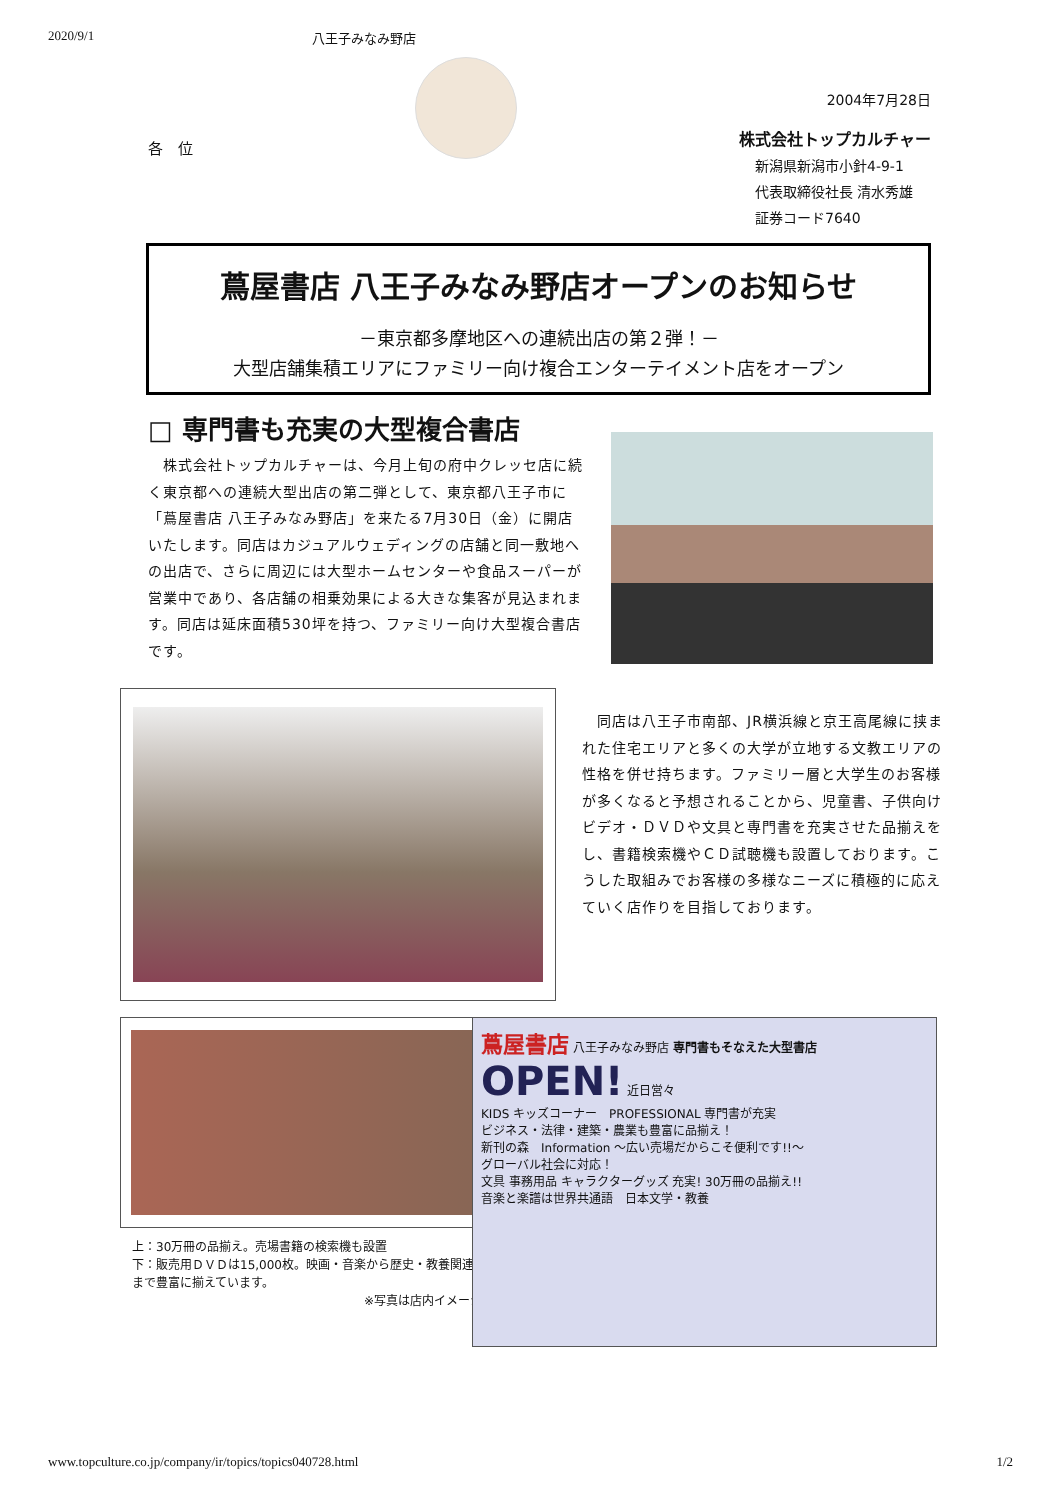2020/9/1 八王子みなみ野店
各　位
2004年7月28日
株式会社トップカルチャー
新潟県新潟市小針4-9-1
代表取締役社長 清水秀雄
証券コード7640
蔦屋書店 八王子みなみ野店オープンのお知らせ
－東京都多摩地区への連続出店の第２弾！－
大型店舗集積エリアにファミリー向け複合エンターテイメント店をオープン
□ 専門書も充実の大型複合書店
　株式会社トップカルチャーは、今月上旬の府中クレッセ店に続く東京都への連続大型出店の第二弾として、東京都八王子市に「蔦屋書店 八王子みなみ野店」を来たる7月30日（金）に開店いたします。同店はカジュアルウェディングの店舗と同一敷地への出店で、さらに周辺には大型ホームセンターや食品スーパーが営業中であり、各店舗の相乗効果による大きな集客が見込まれます。同店は延床面積530坪を持つ、ファミリー向け大型複合書店です。
　同店は八王子市南部、JR横浜線と京王高尾線に挟まれた住宅エリアと多くの大学が立地する文教エリアの性格を併せ持ちます。ファミリー層と大学生のお客様が多くなると予想されることから、児童書、子供向けビデオ・ＤＶＤや文具と専門書を充実させた品揃えをし、書籍検索機やＣＤ試聴機も設置しております。こうした取組みでお客様の多様なニーズに積極的に応えていく店作りを目指しております。
上：30万冊の品揃え。売場書籍の検索機も設置
下：販売用ＤＶＤは15,000枚。映画・音楽から歴史・教養関連まで豊富に揃えています。
※写真は店内イメージ
蔦屋書店 八王子みなみ野店 専門書もそなえた大型書店 OPEN! 近日営々
KIDS キッズコーナー　PROFESSIONAL 専門書が充実
ビジネス・法律・建築・農業も豊富に品揃え！
新刊の森　Information ～広い売場だからこそ便利です!!～
グローバル社会に対応！
文具 事務用品 キャラクターグッズ 充実! 30万冊の品揃え!!
音楽と楽譜は世界共通語　日本文学・教養
www.topculture.co.jp/company/ir/topics/topics040728.html 1/2